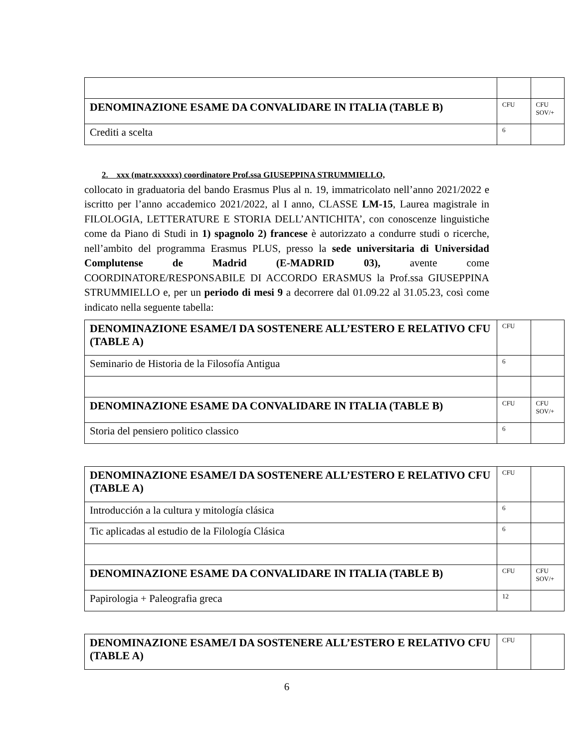| DENOMINAZIONE ESAME DA CONVALIDARE IN ITALIA (TABLE B) | CFU | CFU SOV/+ |
| Crediti a scelta | 6 | |
2. xxx (matr.xxxxxx) coordinatore Prof.ssa GIUSEPPINA STRUMMIELLO,
collocato in graduatoria del bando Erasmus Plus al n. 19, immatricolato nell’anno 2021/2022 e iscritto per l’anno accademico 2021/2022, al I anno, CLASSE LM-15, Laurea magistrale in FILOLOGIA, LETTERATURE E STORIA DELL’ANTICHITA’, con conoscenze linguistiche come da Piano di Studi in 1) spagnolo 2) francese è autorizzato a condurre studi o ricerche, nell’ambito del programma Erasmus PLUS, presso la sede universitaria di Universidad Complutense de Madrid (E-MADRID 03), avente come COORDINATORE/RESPONSABILE DI ACCORDO ERASMUS la Prof.ssa GIUSEPPINA STRUMMIELLO e, per un periodo di mesi 9 a decorrere dal 01.09.22 al 31.05.23, così come indicato nella seguente tabella:
| DENOMINAZIONE ESAME/I DA SOSTENERE ALL’ESTERO E RELATIVO CFU (TABLE A) | CFU | |
| Seminario de Historia de la Filosofía Antigua | 6 | |
| DENOMINAZIONE ESAME DA CONVALIDARE IN ITALIA (TABLE B) | CFU | CFU SOV/+ |
| Storia del pensiero politico classico | 6 | |
| DENOMINAZIONE ESAME/I DA SOSTENERE ALL’ESTERO E RELATIVO CFU (TABLE A) | CFU | |
| Introducción a la cultura y mitología clásica | 6 | |
| Tic aplicadas al estudio de la Filología Clásica | 6 | |
| DENOMINAZIONE ESAME DA CONVALIDARE IN ITALIA (TABLE B) | CFU | CFU SOV/+ |
| Papirologia + Paleografia greca | 12 | |
| DENOMINAZIONE ESAME/I DA SOSTENERE ALL’ESTERO E RELATIVO CFU (TABLE A) | CFU | |
6